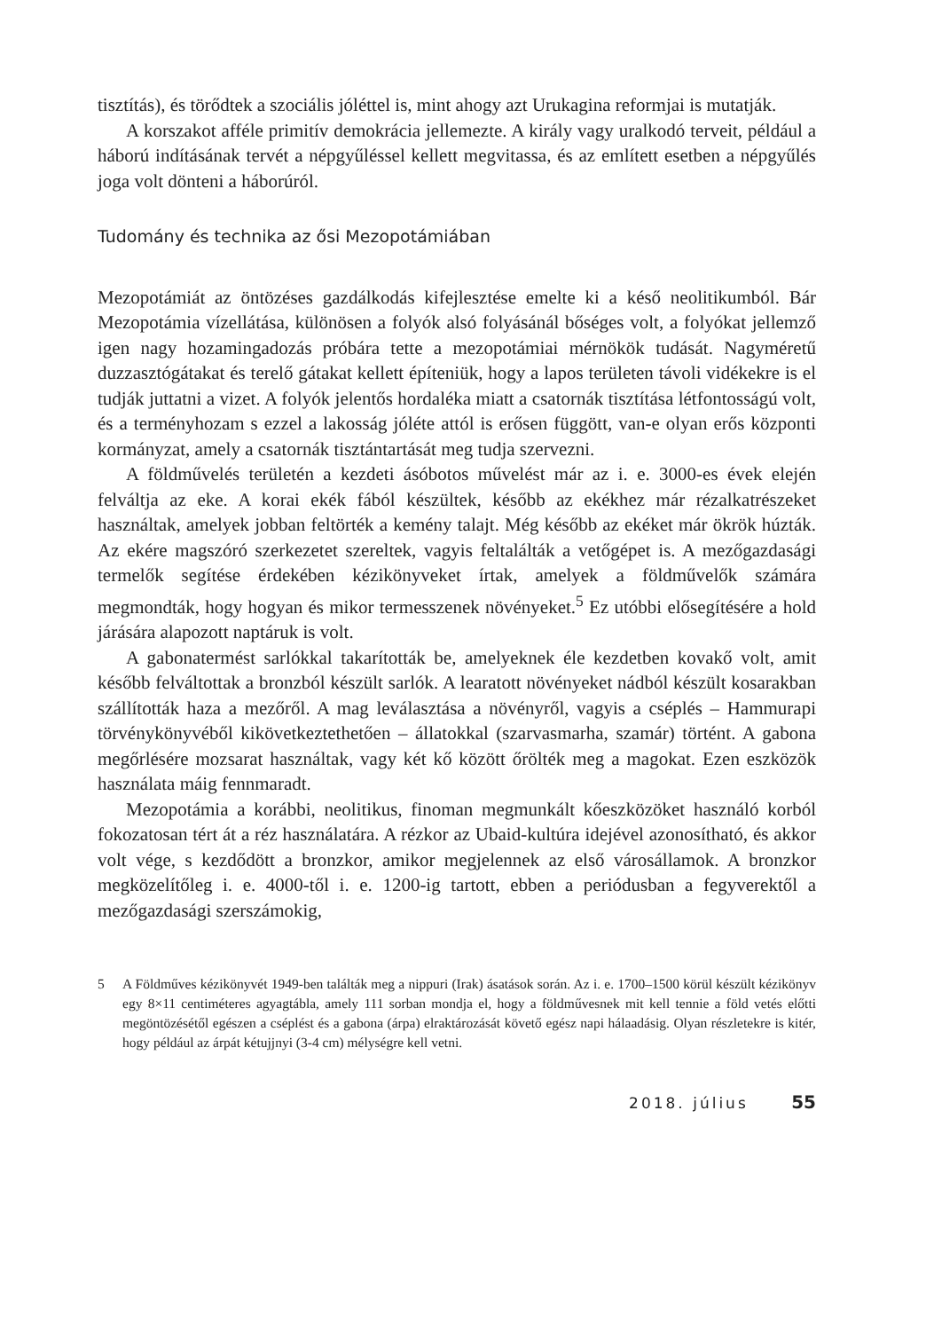tisztítás), és törődtek a szociális jóléttel is, mint ahogy azt Urukagina reformjai is mutatják.
A korszakot afféle primitív demokrácia jellemezte. A király vagy uralkodó terveit, például a háború indításának tervét a népgyűléssel kellett megvitassa, és az említett esetben a népgyűlés joga volt dönteni a háborúról.
Tudomány és technika az ősi Mezopotámiában
Mezopotámiát az öntözéses gazdálkodás kifejlesztése emelte ki a késő neolitikumból. Bár Mezopotámia vízellátása, különösen a folyók alsó folyásánál bőséges volt, a folyókat jellemző igen nagy hozamingadozás próbára tette a mezopotámiai mérnökök tudását. Nagyméretű duzzasztógátakat és terelő gátakat kellett építeniük, hogy a lapos területen távoli vidékekre is el tudják juttatni a vizet. A folyók jelentős hordaléka miatt a csatornák tisztítása létfontosságú volt, és a terményhozam s ezzel a lakosság jóléte attól is erősen függött, van-e olyan erős központi kormányzat, amely a csatornák tisztántartását meg tudja szervezni.
A földművelés területén a kezdeti ásóbotos művelést már az i. e. 3000-es évek elején felváltja az eke. A korai ekék fából készültek, később az ekékhez már rézalkatrészeket használtak, amelyek jobban feltörték a kemény talajt. Még később az ekéket már ökrök húzták. Az ekére magszóró szerkezetet szereltek, vagyis feltalálták a vetőgépet is. A mezőgazdasági termelők segítése érdekében kézikönyveket írtak, amelyek a földművelők számára megmondták, hogy hogyan és mikor termesszenek növényeket.<sup>5</sup> Ez utóbbi elősegítésére a hold járására alapozott naptáruk is volt.
A gabonatermést sarlókkal takarították be, amelyeknek éle kezdetben kovakő volt, amit később felváltottak a bronzból készült sarlók. A learatott növényeket nádból készült kosarakban szállították haza a mezőről. A mag leválasztása a növényről, vagyis a cséplés – Hammurapi törvénykönyvéből kikövetkeztethetően – állatokkal (szarvasmarha, szamár) történt. A gabona megőrlésére mozsarat használtak, vagy két kő között őrölték meg a magokat. Ezen eszközök használata máig fennmaradt.
Mezopotámia a korábbi, neolitikus, finoman megmunkált kőeszközöket használó korból fokozatosan tért át a réz használatára. A rézkor az Ubaid-kultúra idejével azonosítható, és akkor volt vége, s kezdődött a bronzkor, amikor megjelennek az első városállamok. A bronzkor megközelítőleg i. e. 4000-től i. e. 1200-ig tartott, ebben a periódusban a fegyverektől a mezőgazdasági szerszámokig,
5 A Földműves kézikönyvét 1949-ben találták meg a nippuri (Irak) ásatások során. Az i. e. 1700–1500 körül készült kézikönyv egy 8×11 centiméteres agyagtábla, amely 111 sorban mondja el, hogy a földművesnek mit kell tennie a föld vetés előtti megöntözésétől egészen a cséplést és a gabona (árpa) elraktározását követő egész napi hálaadásig. Olyan részletekre is kitér, hogy például az árpát kétujjnyi (3-4 cm) mélységre kell vetni.
2018. július 55